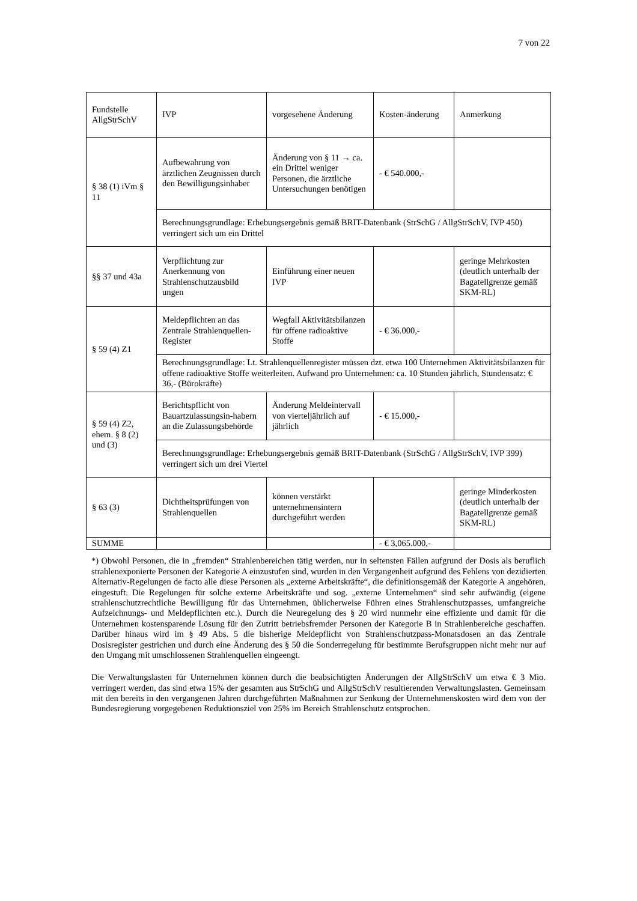7 von 22
| Fundstelle AllgStrSchV | IVP | vorgesehene Änderung | Kosten-änderung | Anmerkung |
| § 38 (1) iVm § 11 | Aufbewahrung von ärztlichen Zeugnissen durch den Bewilligungsinhaber | Änderung von § 11 → ca. ein Drittel weniger Personen, die ärztliche Untersuchungen benötigen | - € 540.000,- | |
| | Berechnungsgrundlage: Erhebungsergebnis gemäß BRIT-Datenbank (StrSchG / AllgStrSchV, IVP 450) verringert sich um ein Drittel | | | |
| §§ 37 und 43a | Verpflichtung zur Anerkennung von Strahlenschutzausbild ungen | Einführung einer neuen IVP | | geringe Mehrkosten (deutlich unterhalb der Bagatellgrenze gemäß SKM-RL) |
| § 59 (4) Z1 | Meldepflichten an das Zentrale Strahlenquellen-Register | Wegfall Aktivitätsbilanzen für offene radioaktive Stoffe | - € 36.000,- | |
| | Berechnungsgrundlage: Lt. Strahlenquellenregister müssen dzt. etwa 100 Unternehmen Aktivitätsbilanzen für offene radioaktive Stoffe weiterleiten. Aufwand pro Unternehmen: ca. 10 Stunden jährlich, Stundensatz: € 36,- (Bürokräfte) | | | |
| § 59 (4) Z2, ehem. § 8 (2) und (3) | Berichtspflicht von Bauartzulassungsin-habern an die Zulassungsbehörde | Änderung Meldeintervall von vierteljährlich auf jährlich | - € 15.000,- | |
| | Berechnungsgrundlage: Erhebungsergebnis gemäß BRIT-Datenbank (StrSchG / AllgStrSchV, IVP 399) verringert sich um drei Viertel | | | |
| § 63 (3) | Dichtheitsprüfungen von Strahlenquellen | können verstärkt unternehmensintern durchgeführt werden | | geringe Minderkosten (deutlich unterhalb der Bagatellgrenze gemäß SKM-RL) |
| SUMME | | | - € 3,065.000,- | |
*) Obwohl Personen, die in „fremden“ Strahlenbereichen tätig werden, nur in seltensten Fällen aufgrund der Dosis als beruflich strahlenexponierte Personen der Kategorie A einzustufen sind, wurden in den Vergangenheit aufgrund des Fehlens von dezidierten Alternativ-Regelungen de facto alle diese Personen als „externe Arbeitskräfte“, die definitionsgemäß der Kategorie A angehören, eingestuft. Die Regelungen für solche externe Arbeitskräfte und sog. „externe Unternehmen“ sind sehr aufwändig (eigene strahlenschutzrechtliche Bewilligung für das Unternehmen, üblicherweise Führen eines Strahlenschutzpasses, umfangreiche Aufzeichnungs- und Meldepflichten etc.). Durch die Neuregelung des § 20 wird nunmehr eine effiziente und damit für die Unternehmen kostensparende Lösung für den Zutritt betriebsfremder Personen der Kategorie B in Strahlenbereiche geschaffen. Darüber hinaus wird im § 49 Abs. 5 die bisherige Meldepflicht von Strahlenschutzpass-Monatsdosen an das Zentrale Dosisregister gestrichen und durch eine Änderung des § 50 die Sonderregelung für bestimmte Berufsgruppen nicht mehr nur auf den Umgang mit umschlossenen Strahlenquellen eingeengt.
Die Verwaltungslasten für Unternehmen können durch die beabsichtigten Änderungen der AllgStrSchV um etwa € 3 Mio. verringert werden, das sind etwa 15% der gesamten aus StrSchG und AllgStrSchV resultierenden Verwaltungslasten. Gemeinsam mit den bereits in den vergangenen Jahren durchgeführten Maßnahmen zur Senkung der Unternehmenskosten wird dem von der Bundesregierung vorgegebenen Reduktionsziel von 25% im Bereich Strahlenschutz entsprochen.